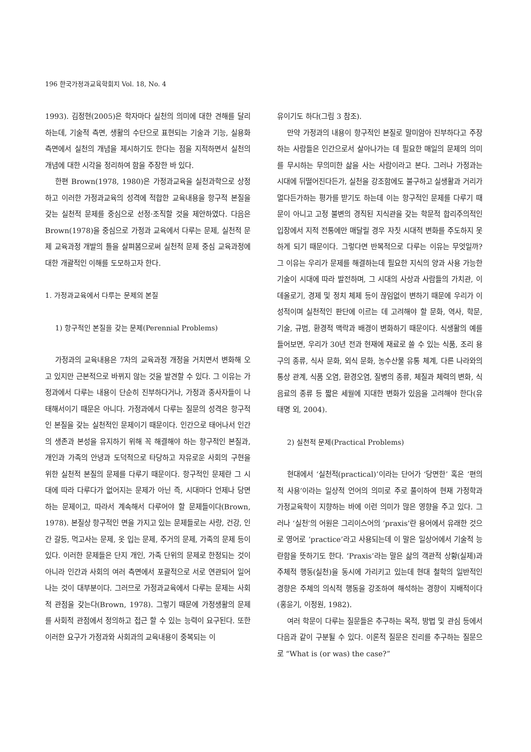196 한국가정과교육학회지 Vol. 18, No. 4
1993). 김정현(2005)은 학자마다 실천의 의미에 대한 견해를 달리 하는데, 기술적 측면, 생활의 수단으로 표현되는 기술과 기능, 실용화 측면에서 실천의 개념을 제시하기도 한다는 점을 지적하면서 실천의 개념에 대한 시각을 정리하여 함을 주장한 바 있다.
한편 Brown(1978, 1980)은 가정과교육을 실천과학으로 상정하고 이러한 가정과교육의 성격에 적합한 교육내용을 항구적 본질을 갖는 실천적 문제를 중심으로 선정·조직할 것을 제안하였다. 다음은 Brown(1978)을 중심으로 가정과 교육에서 다루는 문제, 실천적 문제 교육과정 개발의 틀을 살펴봄으로써 실천적 문제 중심 교육과정에 대한 개괄적인 이해를 도모하고자 한다.
1. 가정과교육에서 다루는 문제의 본질
1) 항구적인 본질을 갖는 문제(Perennial Problems)
가정과의 교육내용은 7차의 교육과정 개정을 거치면서 변화해 오고 있지만 근본적으로 바뀌지 않는 것을 발견할 수 있다. 그 이유는 가정과에서 다루는 내용이 단순히 진부하다거나, 가정과 종사자들이 나태해서이기 때문은 아니다. 가정과에서 다루는 질문의 성격은 항구적인 본질을 갖는 실천적인 문제이기 때문이다. 인간으로 태어나서 인간의 생존과 본성을 유지하기 위해 꼭 해결해야 하는 항구적인 본질과, 개인과 가족의 안녕과 도덕적으로 타당하고 자유로운 사회의 구현을 위한 실천적 본질의 문제를 다루기 때문이다. 항구적인 문제란 그 시대에 따라 다루다가 없어지는 문제가 아닌 즉, 시대마다 언제나 당면하는 문제이고, 따라서 계속해서 다루어야 할 문제들이다(Brown, 1978). 본질상 항구적인 면을 가지고 있는 문제들로는 사랑, 건강, 인간 갈등, 먹고사는 문제, 옷 입는 문제, 주거의 문제, 가족의 문제 등이 있다. 이러한 문제들은 단지 개인, 가족 단위의 문제로 한정되는 것이 아니라 인간과 사회의 여러 측면에서 포괄적으로 서로 연관되어 일어나는 것이 대부분이다. 그러므로 가정과교육에서 다루는 문제는 사회적 관점을 갖는다(Brown, 1978). 그렇기 때문에 가정생활의 문제를 사회적 관점에서 정의하고 접근 할 수 있는 능력이 요구된다. 또한 이러한 요구가 가정과와 사회과의 교육내용이 중복되는 이
유이기도 하다(그림 3 참조).
만약 가정과의 내용이 항구적인 본질로 말미암아 진부하다고 주장하는 사람들은 인간으로서 살아나가는 데 필요한 매일의 문제의 의미를 무시하는 무의미한 삶을 사는 사람이라고 본다. 그러나 가정과는 시대에 뒤떨어진다든가, 실천을 강조함에도 불구하고 실생활과 거리가 멀다든가하는 평가를 받기도 하는데 이는 항구적인 문제를 다루기 때문이 아니고 고정 불변의 경직된 지식관을 갖는 학문적 합리주의적인 입장에서 지적 전통에만 매달릴 경우 자칫 시대적 변화를 주도하지 못하게 되기 때문이다. 그렇다면 반복적으로 다루는 이유는 무엇일까? 그 이유는 우리가 문제를 해결하는데 필요한 지식의 양과 사용 가능한 기술이 시대에 따라 발전하며, 그 시대의 사상과 사람들의 가치관, 이데올로기, 경제 및 정치 체제 등이 끊임없이 변하기 때문에 우리가 이성적이며 실천적인 판단에 이르는 데 고려해야 할 문화, 역사, 학문, 기술, 규범, 환경적 맥락과 배경이 변화하기 때문이다. 식생활의 예를 들어보면, 우리가 30년 전과 현재에 재료로 쓸 수 있는 식품, 조리 용구의 종류, 식사 문화, 외식 문화, 농수산물 유통 체계, 다른 나라와의 통상 관계, 식품 오염, 환경오염, 질병의 종류, 체질과 체력의 변화, 식음료의 종류 등 짧은 세월에 지대한 변화가 있음을 고려해야 한다(유태명 외, 2004).
2) 실천적 문제(Practical Problems)
현대에서 ‘실천적(practical)’이라는 단어가 ‘당면한’ 혹은 ‘편의적 사용’이라는 일상적 언어의 의미로 주로 풀이하여 현재 가정학과 가정교육학이 지향하는 바에 이런 의미가 많은 영향을 주고 있다. 그러나 ‘실천’의 어원은 그리이스어의 ‘praxis’란 용어에서 유래한 것으로 영어로 ‘practice’라고 사용되는데 이 말은 일상어에서 기술적 능란함을 뜻하기도 한다. ‘Praxis’라는 말은 삶의 객관적 상황(실제)과 주체적 행동(실천)을 동시에 가리키고 있는데 현대 철학의 일반적인 경향은 주체의 의식적 행동을 강조하여 해석하는 경향이 지배적이다(홍윤기, 이정원, 1982).
여러 학문이 다루는 질문들은 추구하는 목적, 방법 및 관심 등에서 다음과 같이 구분될 수 있다. 이론적 질문은 진리를 추구하는 질문으로 “What is (or was) the case?”